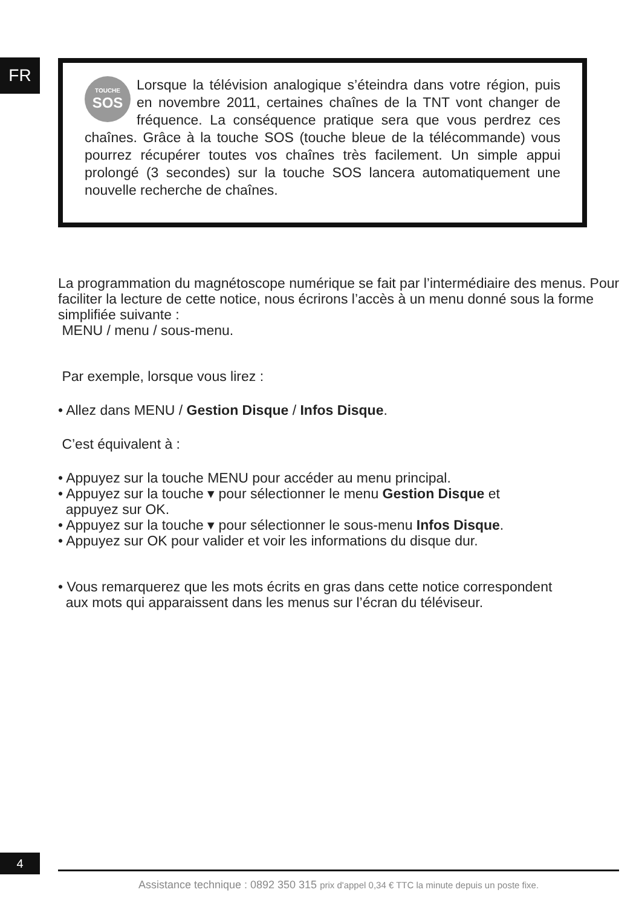FR
TOUCHE
SOS
Lorsque la télévision analogique s’éteindra dans votre région, puis en novembre 2011, certaines chaînes de la TNT vont changer de fréquence. La conséquence pratique sera que vous perdrez ces chaînes. Grâce à la touche SOS (touche bleue de la télécommande) vous pourrez récupérer toutes vos chaînes très facilement. Un simple appui prolongé (3 secondes) sur la touche SOS lancera automatiquement une nouvelle recherche de chaînes.
La programmation du magnétoscope numérique se fait par l’intermédiaire des menus. Pour faciliter la lecture de cette notice, nous écrirons l’accès à un menu donné sous la forme simplifiée suivante :
MENU / menu / sous-menu.
Par exemple, lorsque vous lirez :
• Allez dans MENU / Gestion Disque / Infos Disque.
C’est équivalent à :
• Appuyez sur la touche MENU pour accéder au menu principal.
• Appuyez sur la touche ▾ pour sélectionner le menu Gestion Disque et
appuyez sur OK.
• Appuyez sur la touche ▾ pour sélectionner le sous-menu Infos Disque.
• Appuyez sur OK pour valider et voir les informations du disque dur.
• Vous remarquerez que les mots écrits en gras dans cette notice correspondent
aux mots qui apparaissent dans les menus sur l’écran du téléviseur.
4
Assistance technique : 0892 350 315 prix d'appel 0,34 € TTC la minute depuis un poste fixe.